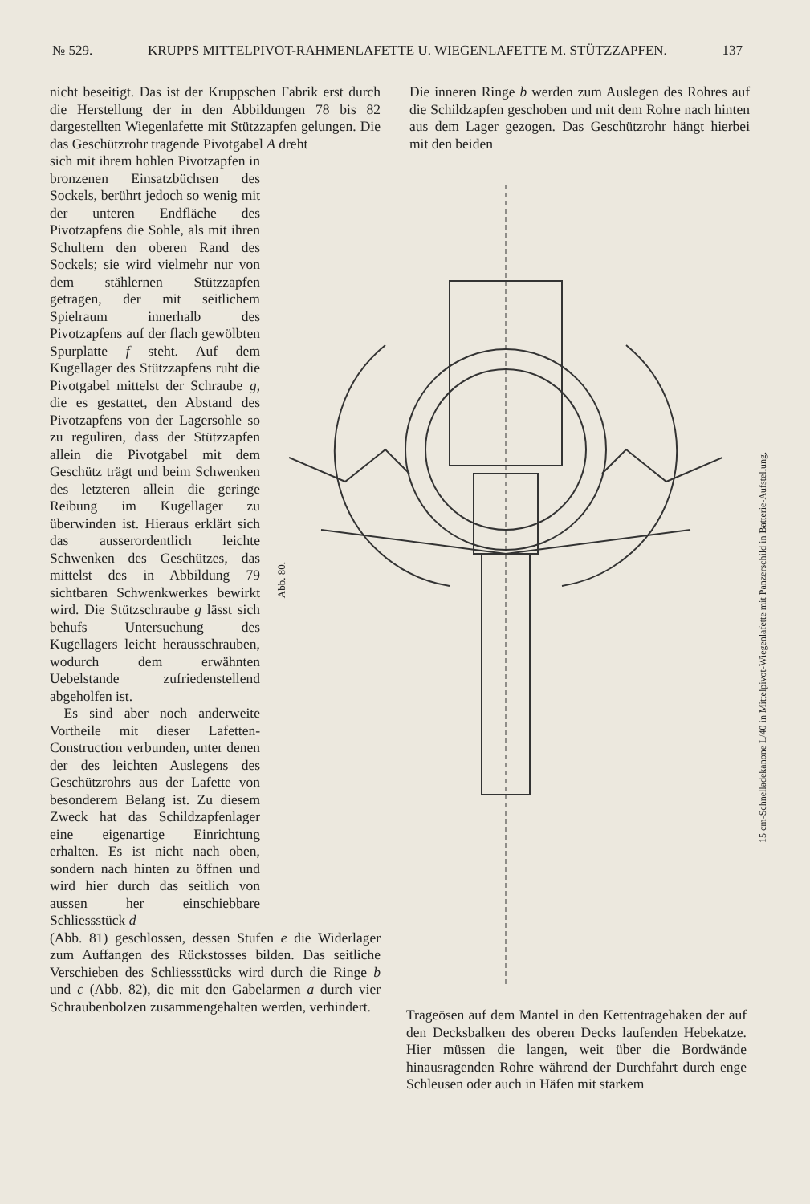№ 529. KRUPPS MITTELPIVOT-RAHMENLAFETTE U. WIEGENLAFETTE M. STÜTZZAPFEN. 137
nicht beseitigt. Das ist der Kruppschen Fabrik erst durch die Herstellung der in den Abbildungen 78 bis 82 dargestellten Wiegenlafette mit Stützzapfen gelungen. Die das Geschützrohr tragende Pivotgabel A dreht
sich mit ihrem hohlen Pivotzapfen in bronzenen Einsatzbüchsen des Sockels, berührt jedoch so wenig mit der unteren Endfläche des Pivotzapfens die Sohle, als mit ihren Schultern den oberen Rand des Sockels; sie wird vielmehr nur von dem stählernen Stützzapfen getragen, der mit seitlichem Spielraum innerhalb des Pivotzapfens auf der flach gewölbten Spurplatte f steht. Auf dem Kugellager des Stützzapfens ruht die Pivotgabel mittelst der Schraube g, die es gestattet, den Abstand des Pivotzapfens von der Lagersohle so zu reguliren, dass der Stützzapfen allein die Pivotgabel mit dem Geschütz trägt und beim Schwenken des letzteren allein die geringe Reibung im Kugellager zu überwinden ist. Hieraus erklärt sich das ausserordentlich leichte Schwenken des Geschützes, das mittelst des in Abbildung 79 sichtbaren Schwenkwerkes bewirkt wird. Die Stützschraube g lässt sich behufs Untersuchung des Kugellagers leicht herausschrauben, wodurch dem erwähnten Uebelstande zufriedenstellend abgeholfen ist.
 Es sind aber noch anderweite Vortheile mit dieser Lafetten-Construction verbunden, unter denen der des leichten Auslegens des Geschützrohrs aus der Lafette von besonderem Belang ist. Zu diesem Zweck hat das Schildzapfenlager eine eigenartige Einrichtung erhalten. Es ist nicht nach oben, sondern nach hinten zu öffnen und wird hier durch das seitlich von aussen her einschiebbare Schliessstück d
(Abb. 81) geschlossen, dessen Stufen e die Widerlager zum Auffangen des Rückstosses bilden. Das seitliche Verschieben des Schliessstücks wird durch die Ringe b und c (Abb. 82), die mit den Gabelarmen a durch vier Schraubenbolzen zusammengehalten werden, verhindert.
Die inneren Ringe b werden zum Auslegen des Rohres auf die Schildzapfen geschoben und mit dem Rohre nach hinten aus dem Lager gezogen. Das Geschützrohr hängt hierbei mit den beiden
Abb. 80.
15 cm-Schnelladekanone L/40 in Mittelpivot-Wiegenlafette mit Panzerschild in Batterie-Aufstellung.
Trageösen auf dem Mantel in den Kettentragehaken der auf den Decksbalken des oberen Decks laufenden Hebekatze. Hier müssen die langen, weit über die Bordwände hinausragenden Rohre während der Durchfahrt durch enge Schleusen oder auch in Häfen mit starkem